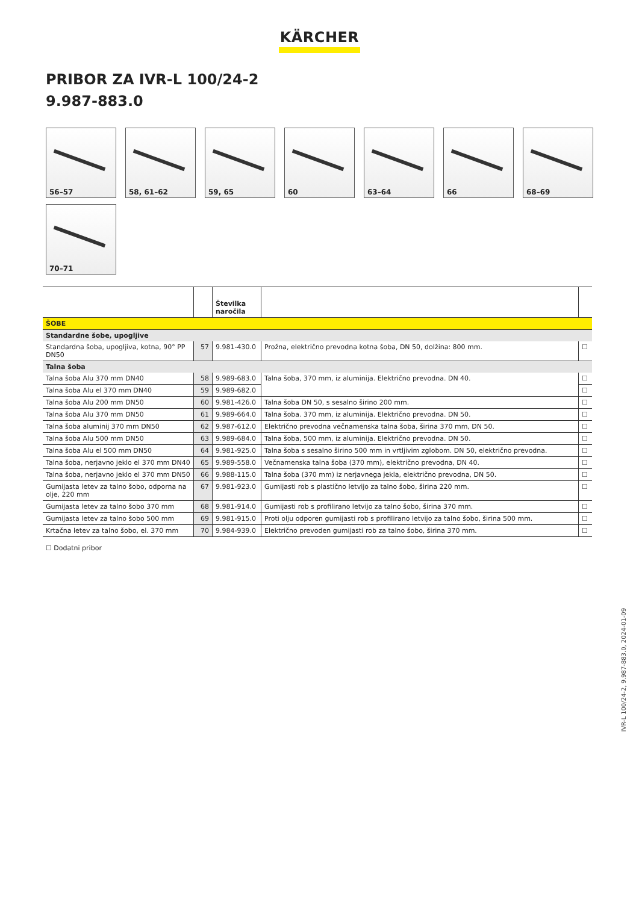KÄRCHER
PRIBOR ZA IVR-L 100/24-2
9.987-883.0
56–57
58, 61–62
59, 65
60
63–64
66
68–69
70–71
| | | Številka naročila | | |
| --- | --- | --- | --- | --- |
| ŠOBE | | | | |
| Standardne šobe, upogljive | | | | |
| Standardna šoba, upogljiva, kotna, 90° PP DN50 | 57 | 9.981-430.0 | Prožna, električno prevodna kotna šoba, DN 50, dolžina: 800 mm. | ☐ |
| Talna šoba | | | | |
| Talna šoba Alu 370 mm DN40 | 58 | 9.989-683.0 | Talna šoba, 370 mm, iz aluminija. Električno prevodna. DN 40. | ☐ |
| Talna šoba Alu el 370 mm DN40 | 59 | 9.989-682.0 | | ☐ |
| Talna šoba Alu 200 mm DN50 | 60 | 9.981-426.0 | Talna šoba DN 50, s sesalno širino 200 mm. | ☐ |
| Talna šoba Alu 370 mm DN50 | 61 | 9.989-664.0 | Talna šoba. 370 mm, iz aluminija. Električno prevodna. DN 50. | ☐ |
| Talna šoba aluminij 370 mm DN50 | 62 | 9.987-612.0 | Električno prevodna večnamenska talna šoba, širina 370 mm, DN 50. | ☐ |
| Talna šoba Alu 500 mm DN50 | 63 | 9.989-684.0 | Talna šoba, 500 mm, iz aluminija. Električno prevodna. DN 50. | ☐ |
| Talna šoba Alu el 500 mm DN50 | 64 | 9.981-925.0 | Talna šoba s sesalno širino 500 mm in vrtljivim zglobom. DN 50, električno prevodna. | ☐ |
| Talna šoba, nerjavno jeklo el 370 mm DN40 | 65 | 9.989-558.0 | Večnamenska talna šoba (370 mm), električno prevodna, DN 40. | ☐ |
| Talna šoba, nerjavno jeklo el 370 mm DN50 | 66 | 9.988-115.0 | Talna šoba (370 mm) iz nerjavnega jekla, električno prevodna, DN 50. | ☐ |
| Gumijasta letev za talno šobo, odporna na olje, 220 mm | 67 | 9.981-923.0 | Gumijasti rob s plastično letvijo za talno šobo, širina 220 mm. | ☐ |
| Gumijasta letev za talno šobo 370 mm | 68 | 9.981-914.0 | Gumijasti rob s profilirano letvijo za talno šobo, širina 370 mm. | ☐ |
| Gumijasta letev za talno šobo 500 mm | 69 | 9.981-915.0 | Proti olju odporen gumijasti rob s profilirano letvijo za talno šobo, širina 500 mm. | ☐ |
| Krtačna letev za talno šobo, el. 370 mm | 70 | 9.984-939.0 | Električno prevoden gumijasti rob za talno šobo, širina 370 mm. | ☐ |
☐ Dodatni pribor
IVR-L 100/24-2, 9.987-883.0, 2024-01-09